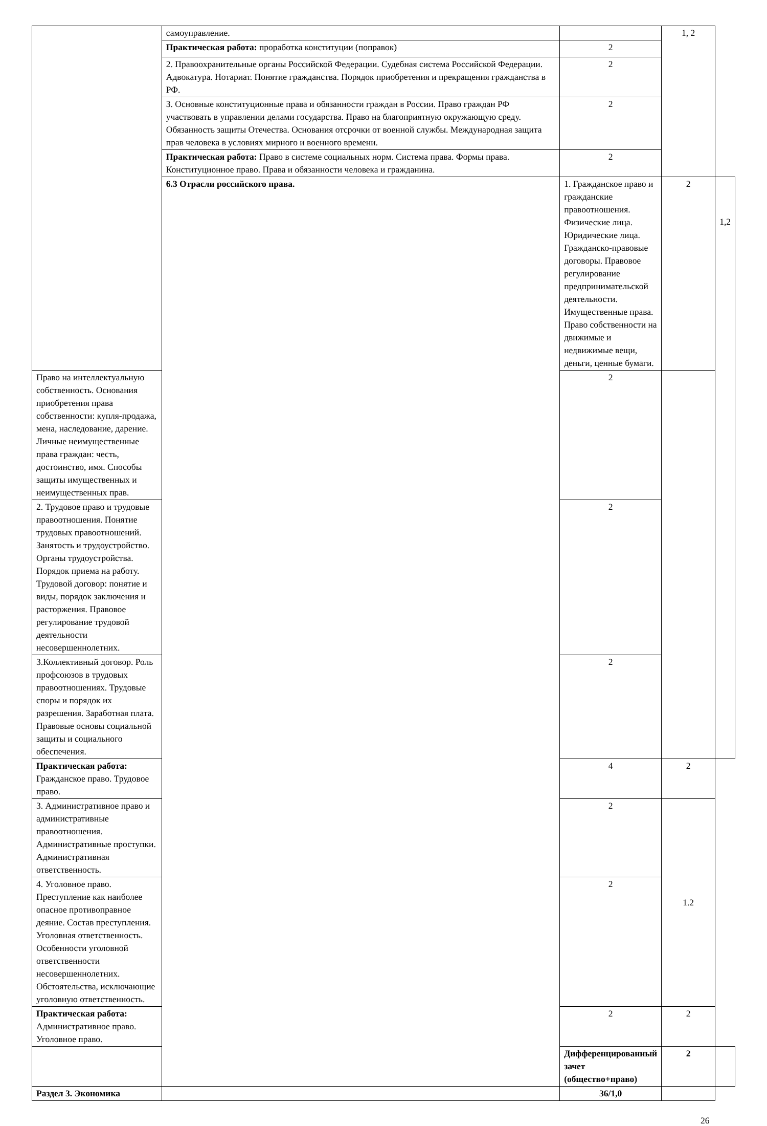| | самоуправление. | | 1, 2 | |
| | Практическая работа: проработка конституции (поправок) | 2 | | |
| | 2. Правоохранительные органы Российской Федерации. Судебная система Российской Федерации. Адвокатура. Нотариат. Понятие гражданства. Порядок приобретения и прекращения гражданства в РФ. | 2 | | |
| | 3. Основные конституционные права и обязанности граждан в России. Право граждан РФ участвовать в управлении делами государства. Право на благоприятную окружающую среду. Обязанность защиты Отечества. Основания отсрочки от военной службы. Международная защита прав человека в условиях мирного и военного времени. | 2 | | |
| | Практическая работа: Право в системе социальных норм. Система права. Формы права. Конституционное право. Права и обязанности человека и гражданина. | 2 | | |
| | 6.3 Отрасли российского права. | 1. Гражданское право и гражданские правоотношения. Физические лица. Юридические лица. Гражданско-правовые договоры. Правовое регулирование предпринимательской деятельности. Имущественные права. Право собственности на движимые и недвижимые вещи, деньги, ценные бумаги. | 2 | 1,2 |
| Право на интеллектуальную собственность. Основания приобретения права собственности: купля-продажа, мена, наследование, дарение. Личные неимущественные права граждан: честь, достоинство, имя. Способы защиты имущественных и неимущественных прав. | | 2 | | |
| 2. Трудовое право и трудовые правоотношения. Понятие трудовых правоотношений. Занятость и трудоустройство. Органы трудоустройства. Порядок приема на работу. Трудовой договор: понятие и виды, порядок заключения и расторжения. Правовое регулирование трудовой деятельности несовершеннолетних. | | 2 | | |
| 3.Коллективный договор. Роль профсоюзов в трудовых правоотношениях. Трудовые споры и порядок их разрешения. Заработная плата. Правовые основы социальной защиты и социального обеспечения. | | 2 | | |
| Практическая работа: Гражданское право. Трудовое право. | | 4 | 2 | |
| 3. Административное право и административные правоотношения. Административные проступки. Административная ответственность. | | 2 | 1.2 | |
| 4. Уголовное право. Преступление как наиболее опасное противоправное деяние. Состав преступления. Уголовная ответственность. Особенности уголовной ответственности несовершеннолетних. Обстоятельства, исключающие уголовную ответственность. | | 2 | | |
| Практическая работа: Административное право. Уголовное право. | | 2 | 2 | |
| | | Дифференцированный зачет (общество+право) | 2 | |
| Раздел 3. Экономика | | 36/1,0 | | |
26